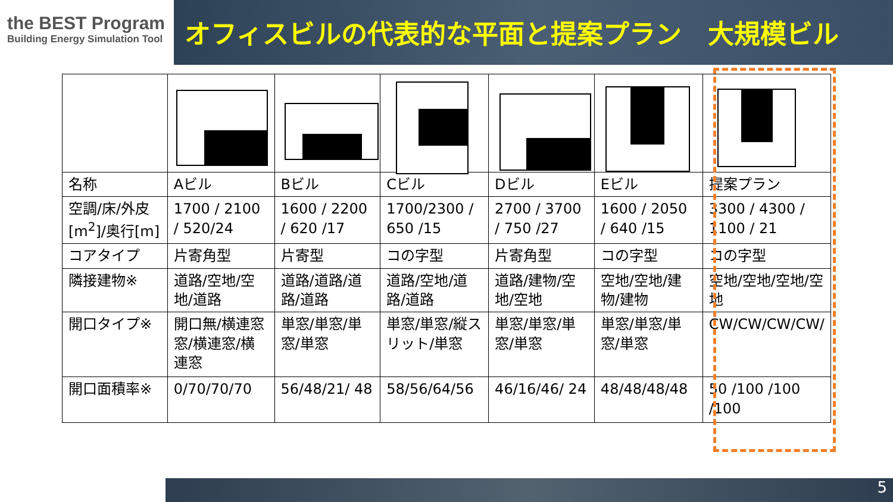the BEST Program
Building Energy Simulation Tool
オフィスビルの代表的な平面と提案プラン　大規模ビル
| 名称 | Aビル | Bビル | Cビル | Dビル | Eビル | 提案プラン |
| 空調/床/外皮[m<sup>2</sup>]/奥行[m] | 1700 / 2100 / 520/24 | 1600 / 2200 / 620 /17 | 1700/2300 / 650 /15 | 2700 / 3700 / 750 /27 | 1600 / 2050 / 640 /15 | 3300 / 4300 / 1100 / 21 |
| コアタイプ | 片寄角型 | 片寄型 | コの字型 | 片寄角型 | コの字型 | コの字型 |
| 隣接建物※ | 道路/空地/空地/道路 | 道路/道路/道路/道路 | 道路/空地/道路/道路 | 道路/建物/空地/空地 | 空地/空地/建物/建物 | 空地/空地/空地/空地 |
| 開口タイプ※ | 開口無/横連窓窓/横連窓/横連窓 | 単窓/単窓/単窓/単窓 | 単窓/単窓/縦スリット/単窓 | 単窓/単窓/単窓/単窓 | 単窓/単窓/単窓/単窓 | CW/CW/CW/CW/ |
| 開口面積率※ | 0/70/70/70 | 56/48/21/ 48 | 58/56/64/56 | 46/16/46/ 24 | 48/48/48/48 | 50 /100 /100 /100 |
5